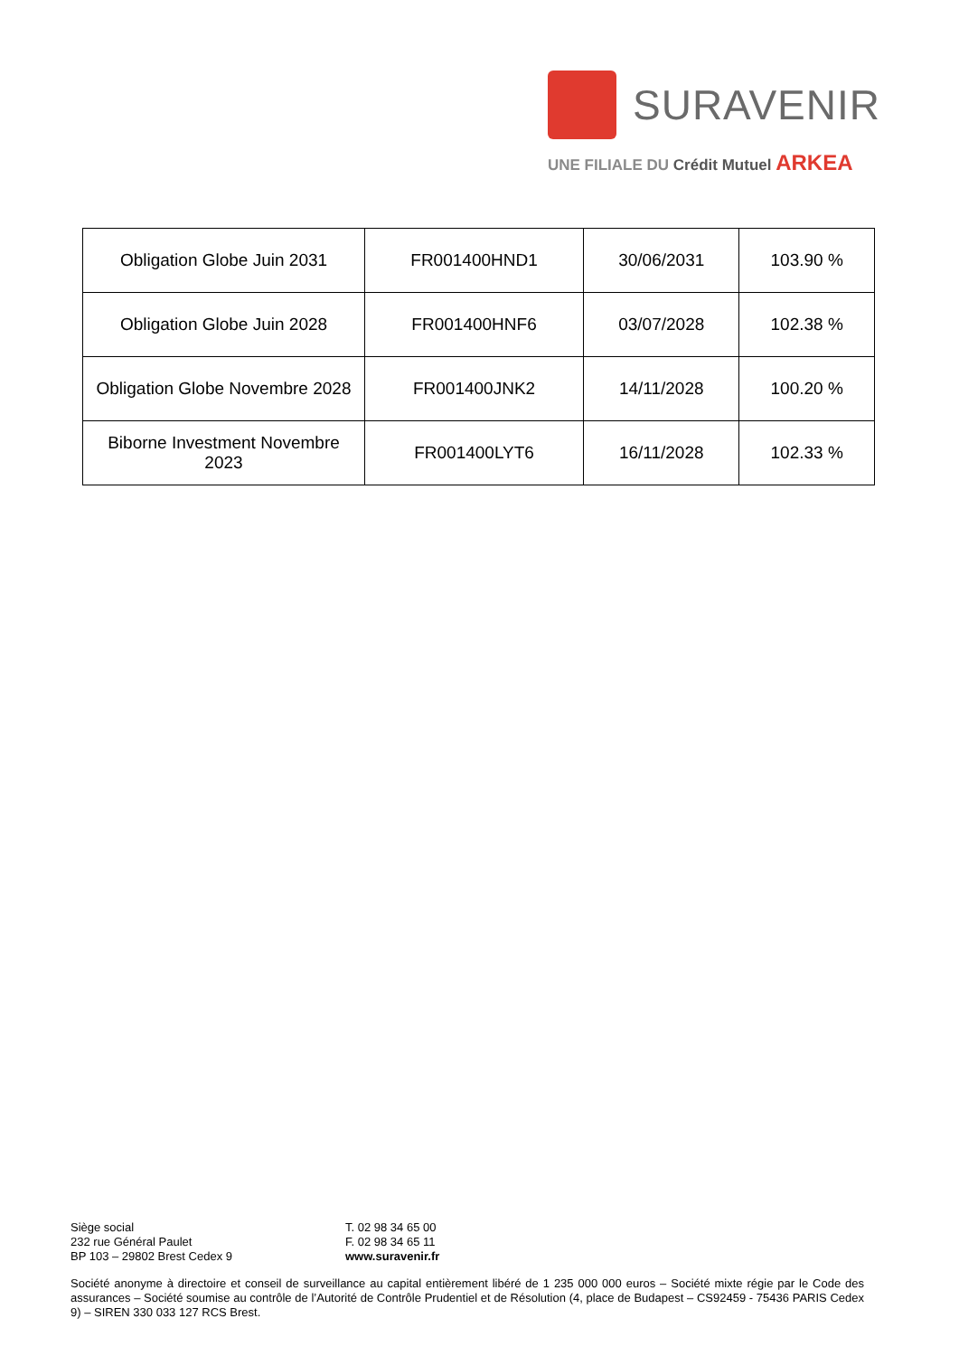SURAVENIR
UNE FILIALE DU Crédit Mutuel ARKEA
| Obligation Globe Juin 2031 | FR001400HND1 | 30/06/2031 | 103.90 % |
| Obligation Globe Juin 2028 | FR001400HNF6 | 03/07/2028 | 102.38 % |
| Obligation Globe Novembre 2028 | FR001400JNK2 | 14/11/2028 | 100.20 % |
| Biborne Investment Novembre 2023 | FR001400LYT6 | 16/11/2028 | 102.33 % |
Siège social
232 rue Général Paulet
BP 103 – 29802 Brest Cedex 9
T. 02 98 34 65 00
F. 02 98 34 65 11
www.suravenir.fr
Société anonyme à directoire et conseil de surveillance au capital entièrement libéré de 1 235 000 000 euros – Société mixte régie par le Code des assurances – Société soumise au contrôle de l’Autorité de Contrôle Prudentiel et de Résolution (4, place de Budapest – CS92459 - 75436 PARIS Cedex 9) – SIREN 330 033 127 RCS Brest.